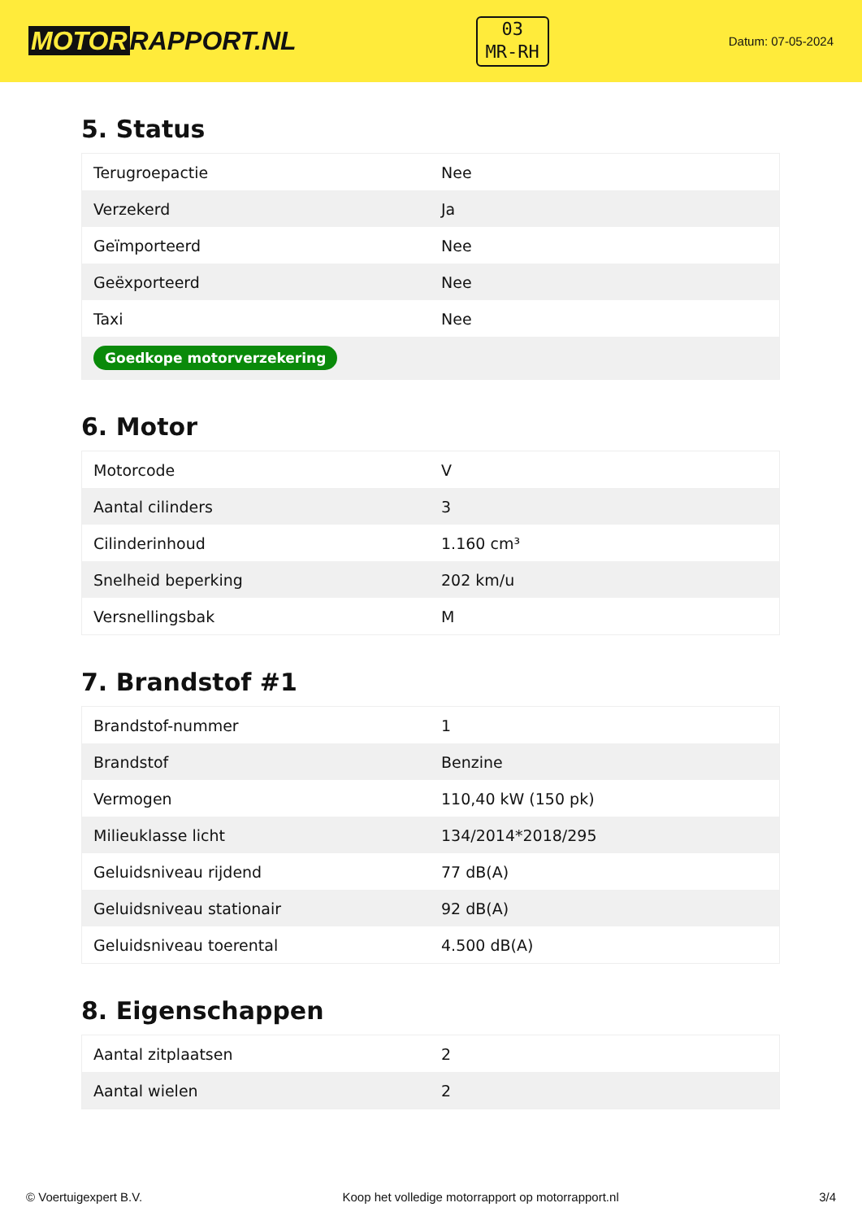MOTOR RAPPORT.NL
03
MR-RH
Datum: 07-05-2024
5. Status
| Terugroepactie | Nee |
| Verzekerd | Ja |
| Geïmporteerd | Nee |
| Geëxporteerd | Nee |
| Taxi | Nee |
| Goedkope motorverzekering | |
6. Motor
| Motorcode | V |
| Aantal cilinders | 3 |
| Cilinderinhoud | 1.160 cm³ |
| Snelheid beperking | 202 km/u |
| Versnellingsbak | M |
7. Brandstof #1
| Brandstof-nummer | 1 |
| Brandstof | Benzine |
| Vermogen | 110,40 kW (150 pk) |
| Milieuklasse licht | 134/2014*2018/295 |
| Geluidsniveau rijdend | 77 dB(A) |
| Geluidsniveau stationair | 92 dB(A) |
| Geluidsniveau toerental | 4.500 dB(A) |
8. Eigenschappen
| Aantal zitplaatsen | 2 |
| Aantal wielen | 2 |
© Voertuigexpert B.V. Koop het volledige motorrapport op motorrapport.nl 3/4